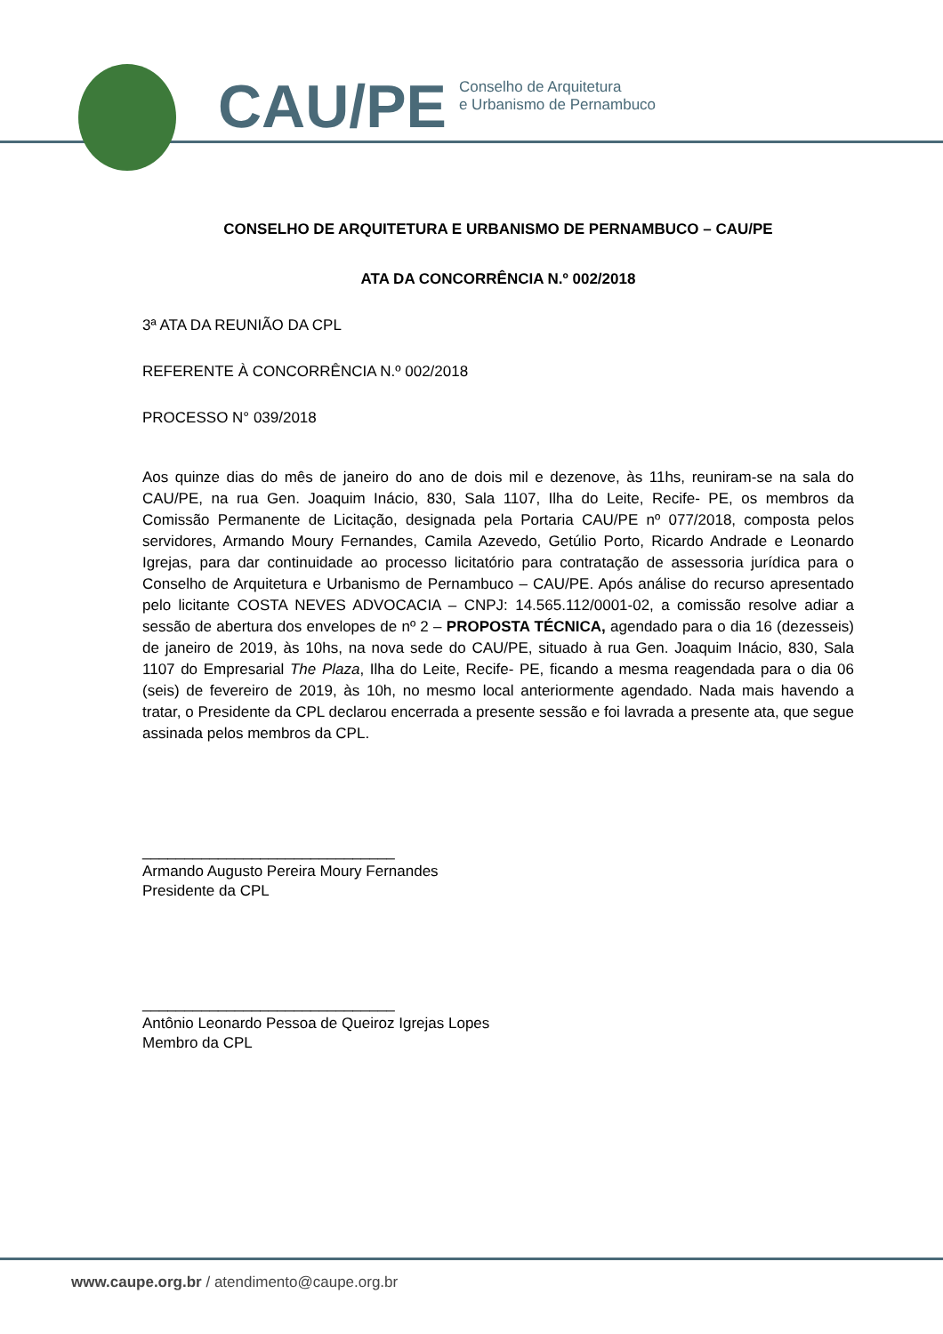CAU/PE Conselho de Arquitetura
e Urbanismo de Pernambuco
CONSELHO DE ARQUITETURA E URBANISMO DE PERNAMBUCO – CAU/PE
ATA DA CONCORRÊNCIA N.º 002/2018
3ª ATA DA REUNIÃO DA CPL
REFERENTE À CONCORRÊNCIA N.º 002/2018
PROCESSO N° 039/2018
Aos quinze dias do mês de janeiro do ano de dois mil e dezenove, às 11hs, reuniram-se na sala do CAU/PE, na rua Gen. Joaquim Inácio, 830, Sala 1107, Ilha do Leite, Recife- PE, os membros da Comissão Permanente de Licitação, designada pela Portaria CAU/PE nº 077/2018, composta pelos servidores, Armando Moury Fernandes, Camila Azevedo, Getúlio Porto, Ricardo Andrade e Leonardo Igrejas, para dar continuidade ao processo licitatório para contratação de assessoria jurídica para o Conselho de Arquitetura e Urbanismo de Pernambuco – CAU/PE. Após análise do recurso apresentado pelo licitante COSTA NEVES ADVOCACIA – CNPJ: 14.565.112/0001-02, a comissão resolve adiar a sessão de abertura dos envelopes de nº 2 – PROPOSTA TÉCNICA, agendado para o dia 16 (dezesseis) de janeiro de 2019, às 10hs, na nova sede do CAU/PE, situado à rua Gen. Joaquim Inácio, 830, Sala 1107 do Empresarial The Plaza, Ilha do Leite, Recife- PE, ficando a mesma reagendada para o dia 06 (seis) de fevereiro de 2019, às 10h, no mesmo local anteriormente agendado. Nada mais havendo a tratar, o Presidente da CPL declarou encerrada a presente sessão e foi lavrada a presente ata, que segue assinada pelos membros da CPL.
______________________________
Armando Augusto Pereira Moury Fernandes
Presidente da CPL
______________________________
Antônio Leonardo Pessoa de Queiroz Igrejas Lopes
Membro da CPL
www.caupe.org.br / atendimento@caupe.org.br